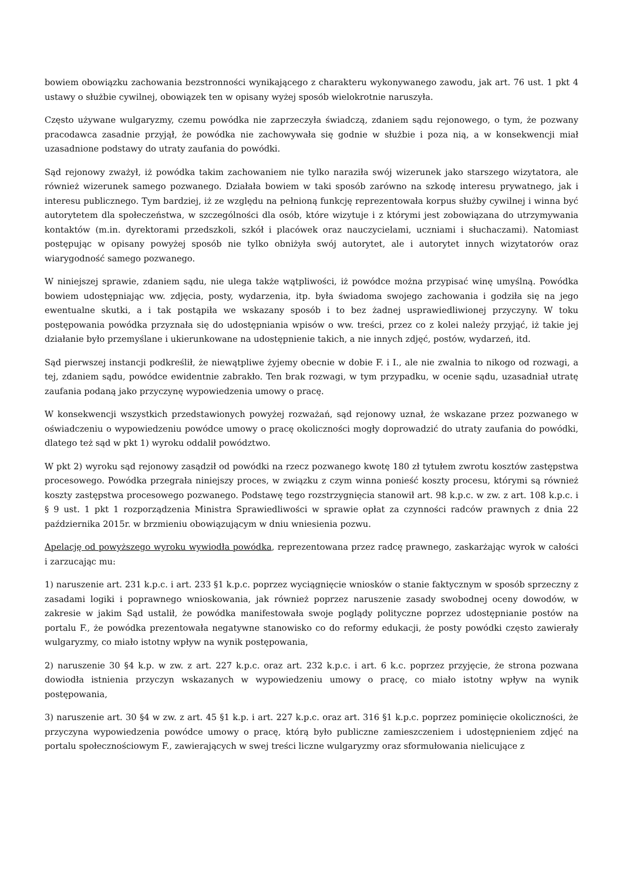bowiem obowiązku zachowania bezstronności wynikającego z charakteru wykonywanego zawodu, jak art. 76 ust. 1 pkt 4 ustawy o służbie cywilnej, obowiązek ten w opisany wyżej sposób wielokrotnie naruszyła.
Często używane wulgaryzmy, czemu powódka nie zaprzeczyła świadczą, zdaniem sądu rejonowego, o tym, że pozwany pracodawca zasadnie przyjął, że powódka nie zachowywała się godnie w służbie i poza nią, a w konsekwencji miał uzasadnione podstawy do utraty zaufania do powódki.
Sąd rejonowy zważył, iż powódka takim zachowaniem nie tylko naraziła swój wizerunek jako starszego wizytatora, ale również wizerunek samego pozwanego. Działała bowiem w taki sposób zarówno na szkodę interesu prywatnego, jak i interesu publicznego. Tym bardziej, iż ze względu na pełnioną funkcję reprezentowała korpus służby cywilnej i winna być autorytetem dla społeczeństwa, w szczególności dla osób, które wizytuje i z którymi jest zobowiązana do utrzymywania kontaktów (m.in. dyrektorami przedszkoli, szkół i placówek oraz nauczycielami, uczniami i słuchaczami). Natomiast postępując w opisany powyżej sposób nie tylko obniżyła swój autorytet, ale i autorytet innych wizytatorów oraz wiarygodność samego pozwanego.
W niniejszej sprawie, zdaniem sądu, nie ulega także wątpliwości, iż powódce można przypisać winę umyślną. Powódka bowiem udostępniając ww. zdjęcia, posty, wydarzenia, itp. była świadoma swojego zachowania i godziła się na jego ewentualne skutki, a i tak postąpiła we wskazany sposób i to bez żadnej usprawiedliwionej przyczyny. W toku postępowania powódka przyznała się do udostępniania wpisów o ww. treści, przez co z kolei należy przyjąć, iż takie jej działanie było przemyślane i ukierunkowane na udostępnienie takich, a nie innych zdjęć, postów, wydarzeń, itd.
Sąd pierwszej instancji podkreślił, że niewątpliwe żyjemy obecnie w dobie F. i I., ale nie zwalnia to nikogo od rozwagi, a tej, zdaniem sądu, powódce ewidentnie zabrakło. Ten brak rozwagi, w tym przypadku, w ocenie sądu, uzasadniał utratę zaufania podaną jako przyczynę wypowiedzenia umowy o pracę.
W konsekwencji wszystkich przedstawionych powyżej rozważań, sąd rejonowy uznał, że wskazane przez pozwanego w oświadczeniu o wypowiedzeniu powódce umowy o pracę okoliczności mogły doprowadzić do utraty zaufania do powódki, dlatego też sąd w pkt 1) wyroku oddalił powództwo.
W pkt 2) wyroku sąd rejonowy zasądził od powódki na rzecz pozwanego kwotę 180 zł tytułem zwrotu kosztów zastępstwa procesowego. Powódka przegrała niniejszy proces, w związku z czym winna ponieść koszty procesu, którymi są również koszty zastępstwa procesowego pozwanego. Podstawę tego rozstrzygnięcia stanowił art. 98 k.p.c. w zw. z art. 108 k.p.c. i § 9 ust. 1 pkt 1 rozporządzenia Ministra Sprawiedliwości w sprawie opłat za czynności radców prawnych z dnia 22 października 2015r. w brzmieniu obowiązującym w dniu wniesienia pozwu.
Apelację od powyższego wyroku wywiodła powódka, reprezentowana przez radcę prawnego, zaskarżając wyrok w całości i zarzucając mu:
1) naruszenie art. 231 k.p.c. i art. 233 §1 k.p.c. poprzez wyciągnięcie wniosków o stanie faktycznym w sposób sprzeczny z zasadami logiki i poprawnego wnioskowania, jak również poprzez naruszenie zasady swobodnej oceny dowodów, w zakresie w jakim Sąd ustalił, że powódka manifestowała swoje poglądy polityczne poprzez udostępnianie postów na portalu F., że powódka prezentowała negatywne stanowisko co do reformy edukacji, że posty powódki często zawierały wulgaryzmy, co miało istotny wpływ na wynik postępowania,
2) naruszenie 30 §4 k.p. w zw. z art. 227 k.p.c. oraz art. 232 k.p.c. i art. 6 k.c. poprzez przyjęcie, że strona pozwana dowiodła istnienia przyczyn wskazanych w wypowiedzeniu umowy o pracę, co miało istotny wpływ na wynik postępowania,
3) naruszenie art. 30 §4 w zw. z art. 45 §1 k.p. i art. 227 k.p.c. oraz art. 316 §1 k.p.c. poprzez pominięcie okoliczności, że przyczyna wypowiedzenia powódce umowy o pracę, którą było publiczne zamieszczeniem i udostępnieniem zdjęć na portalu społecznościowym F., zawierających w swej treści liczne wulgaryzmy oraz sformułowania nielicujące z